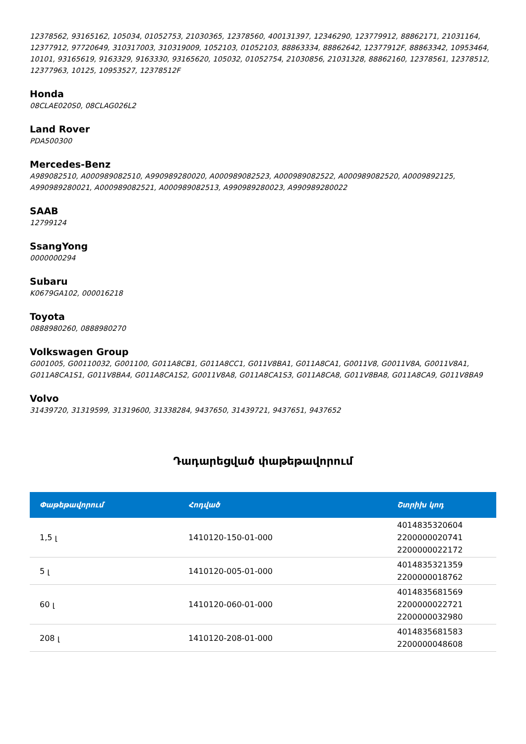12378562, 93165162, 105034, 01052753, 21030365, 12378560, 400131397, 12346290, 123779912, 88862171, 21031164, 12377912, 97720649, 310317003, 310319009, 1052103, 01052103, 88863334, 88862642, 12377912F, 88863342, 10953464, 10101, 93165619, 9163329, 9163330, 93165620, 105032, 01052754, 21030856, 21031328, 88862160, 12378561, 12378512, 12377963, 10125, 10953527, 12378512F
Honda
08CLAE020S0, 08CLAG026L2
Land Rover
PDA500300
Mercedes-Benz
A989082510, A000989082510, A990989280020, A000989082523, A000989082522, A000989082520, A0009892125, A990989280021, A000989082521, A000989082513, A990989280023, A990989280022
SAAB
12799124
SsangYong
0000000294
Subaru
K0679GA102, 000016218
Toyota
0888980260, 0888980270
Volkswagen Group
G001005, G00110032, G001100, G011A8CB1, G011A8CC1, G011V8BA1, G011A8CA1, G0011V8, G0011V8A, G0011V8A1, G011A8CA1S1, G011V8BA4, G011A8CA1S2, G0011V8A8, G011A8CA1S3, G011A8CA8, G011V8BA8, G011A8CA9, G011V8BA9
Volvo
31439720, 31319599, 31319600, 31338284, 9437650, 31439721, 9437651, 9437652
Դադարեցված փաթեթավորում
| Փաթեթավորում | Հոդված | Շտրիխ կոդ |
| --- | --- | --- |
| 1,5 լ | 1410120-150-01-000 | 4014835320604 2200000020741 2200000022172 |
| 5 լ | 1410120-005-01-000 | 4014835321359 2200000018762 |
| 60 լ | 1410120-060-01-000 | 4014835681569 2200000022721 2200000032980 |
| 208 լ | 1410120-208-01-000 | 4014835681583 2200000048608 |